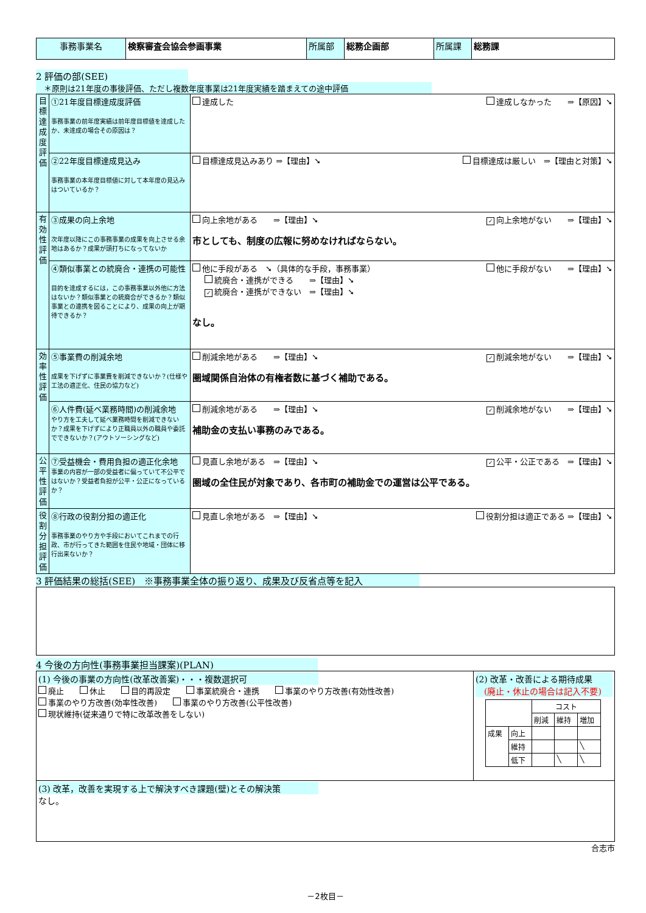| 事務事業名 | 検察審査会協会参画事業 | 所属部 | 総務企画部 | 所属課 | 総務課 |
2 評価の部(SEE)
　＊原則は21年度の事後評価、ただし複数年度事業は21年度実績を踏まえての途中評価
| 目標達成度評価 | ①21年度目標達成度評価 事務事業の前年度実績は前年度目標値を達成したか、未達成の場合その原因は？ | 達成した 達成しなかった ⇒【原因】➘ |
| | ②22年度目標達成見込み 事務事業の本年度目標値に対して本年度の見込みはついているか？ | 目標達成見込みあり ⇒【理由】➘ 目標達成は厳しい ⇒【理由と対策】➘ |
| 有効性評価 | ③成果の向上余地 次年度以降にこの事務事業の成果を向上させる余地はあるか？成果が頭打ちになってないか | 向上余地がある ⇒【理由】➘ ✓ 向上余地がない ⇒【理由】➘ 市としても、制度の広報に努めなければならない。 |
| | ④類似事業との統廃合・連携の可能性 目的を達成するには，この事務事業以外他に方法はないか？類似事業との統廃合ができるか？類似事業との連携を図ることにより、成果の向上が期待できるか？ | 他に手段がある ➘（具体的な手段，事務事業） 他に手段がない ⇒【理由】➘ 統廃合・連携ができる ⇒【理由】➘ ✓ 統廃合・連携ができない ⇒【理由】➘ なし。 |
| 効率性評価 | ⑤事業費の削減余地 成果を下げずに事業費を削減できないか？(仕様や工法の適正化、住民の協力など) | 削減余地がある ⇒【理由】➘ ✓ 削減余地がない ⇒【理由】➘ 圏域関係自治体の有権者数に基づく補助である。 |
| | ⑥人件費(延べ業務時間)の削減余地 やり方を工夫して延べ業務時間を削減できないか？成果を下げずにより正職員以外の職員や委託でできないか？(アウトソーシングなど) | 削減余地がある ⇒【理由】➘ ✓ 削減余地がない ⇒【理由】➘ 補助金の支払い事務のみである。 |
| 公平性評価 | ⑦受益機会・費用負担の適正化余地 事業の内容が一部の受益者に偏っていて不公平ではないか？受益者負担が公平・公正になっているか？ | 見直し余地がある ⇒【理由】➘ ✓ 公平・公正である ⇒【理由】➘ 圏域の全住民が対象であり、各市町の補助金での運営は公平である。 |
| 役割分担評価 | ⑧行政の役割分担の適正化 事務事業のやり方や手段においてこれまでの行政、市が行ってきた範囲を住民や地域・団体に移行出来ないか？ | 見直し余地がある ⇒【理由】➘ 役割分担は適正である ⇒【理由】➘ |
3 評価結果の総括(SEE)　※事務事業全体の振り返り、成果及び反省点等を記入
4 今後の方向性(事務事業担当課案)(PLAN)
| (1) 今後の事業の方向性(改革改善案)・・・複数選択可 廃止 休止 目的再設定 事業統廃合・連携 事業のやり方改善(有効性改善) 事業のやり方改善(効率性改善) 事業のやり方改善(公平性改善) 現状維持(従来通りで特に改革改善をしない) | (2) 改革・改善による期待成果 (廃止・休止の場合は記入不要) / / / コスト / / / / / / 削減 / 維持 / 増加 / / 成果 / 向上 / / / / / / 維持 / / / ╲ / / / 低下 / / ╲ / ╲ / |
| (3) 改革，改善を実現する上で解決すべき課題(壁)とその解決策 なし。 | |
合志市
－2枚目－